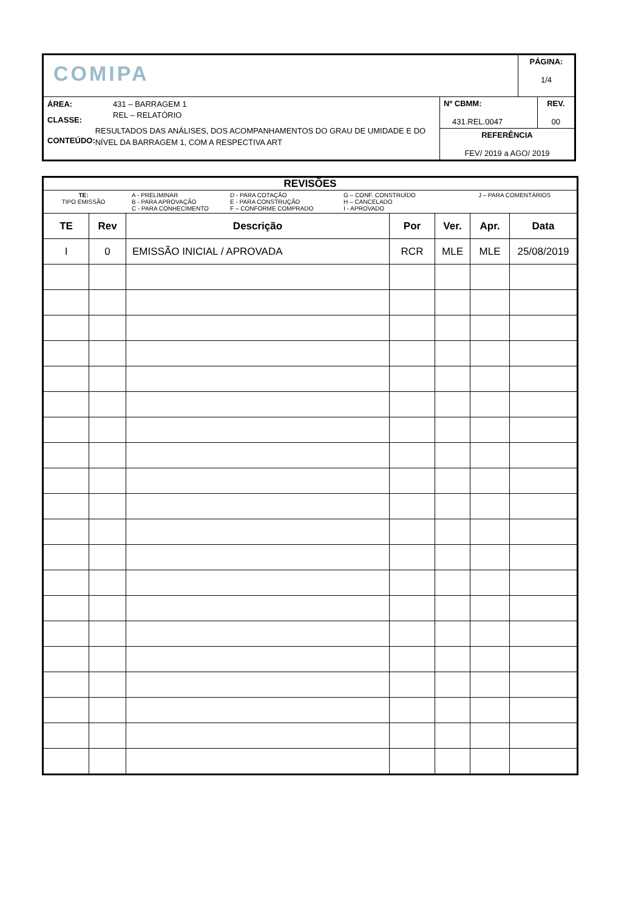| COMIPA | | PÁGINA: 1/4 |
| ÁREA: 431 – BARRAGEM 1 CLASSE: REL – RELATÓRIO CONTEÚDO: RESULTADOS DAS ANÁLISES, DOS ACOMPANHAMENTOS DO GRAU DE UMIDADE E DO NÍVEL DA BARRAGEM 1, COM A RESPECTIVA ART | / Nº CBMM: 431.REL.0047 / REV. 00 / / REFERÊNCIA FEV/ 2019 a AGO/ 2019 / / | |
| REVISÕES TE: TIPO EMISSÃO A - PRELIMINAR B - PARA APROVAÇÃO C - PARA CONHECIMENTO D - PARA COTAÇÃO E - PARA CONSTRUÇÃO F – CONFORME COMPRADO G – CONF. CONSTRUÍDO H – CANCELADO I - APROVADO J – PARA COMENTÁRIOS | | | | | | |
| TE | Rev | Descrição | Por | Ver. | Apr. | Data |
| I | 0 | EMISSÃO INICIAL / APROVADA | RCR | MLE | MLE | 25/08/2019 |